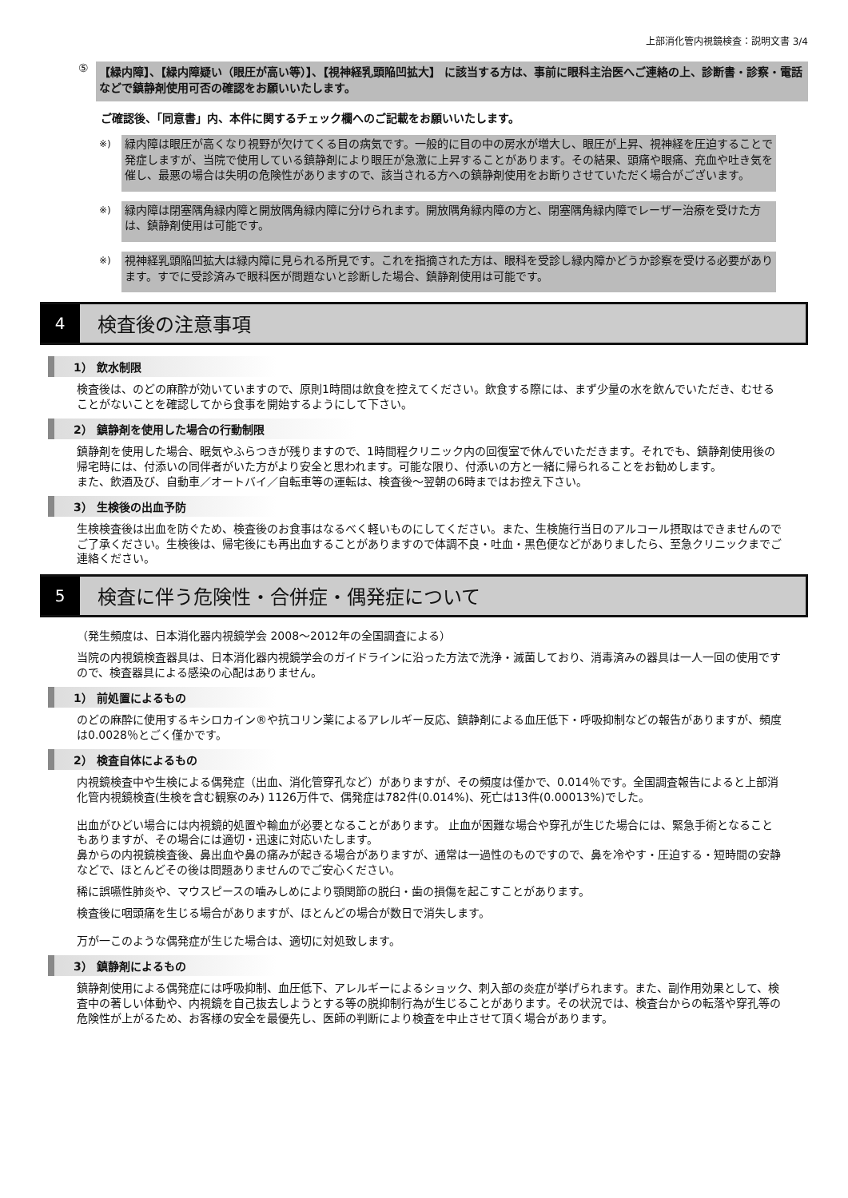上部消化管内視鏡検査：説明文書 3/4
⑤ 【緑内障】、【緑内障疑い（眼圧が高い等）】、【視神経乳頭陥凹拡大】 に該当する方は、事前に眼科主治医へご連絡の上、診断書・診察・電話などで鎮静剤使用可否の確認をお願いいたします。
ご確認後、「同意書」内、本件に関するチェック欄へのご記載をお願いいたします。
※)
緑内障は眼圧が高くなり視野が欠けてくる目の病気です。一般的に目の中の房水が増大し、眼圧が上昇、視神経を圧迫することで発症しますが、当院で使用している鎮静剤により眼圧が急激に上昇することがあります。その結果、頭痛や眼痛、充血や吐き気を催し、最悪の場合は失明の危険性がありますので、該当される方への鎮静剤使用をお断りさせていただく場合がございます。
※)
緑内障は閉塞隅角緑内障と開放隅角緑内障に分けられます。開放隅角緑内障の方と、閉塞隅角緑内障でレーザー治療を受けた方は、鎮静剤使用は可能です。
※)
視神経乳頭陥凹拡大は緑内障に見られる所見です。これを指摘された方は、眼科を受診し緑内障かどうか診察を受ける必要があります。すでに受診済みで眼科医が問題ないと診断した場合、鎮静剤使用は可能です。
4
検査後の注意事項
1） 飲水制限
検査後は、のどの麻酔が効いていますので、原則1時間は飲食を控えてください。飲食する際には、まず少量の水を飲んでいただき、むせることがないことを確認してから食事を開始するようにして下さい。
2） 鎮静剤を使用した場合の行動制限
鎮静剤を使用した場合、眠気やふらつきが残りますので、1時間程クリニック内の回復室で休んでいただきます。それでも、鎮静剤使用後の帰宅時には、付添いの同伴者がいた方がより安全と思われます。可能な限り、付添いの方と一緒に帰られることをお勧めします。
また、飲酒及び、自動車／オートバイ／自転車等の運転は、検査後～翌朝の6時まではお控え下さい。
3） 生検後の出血予防
生検検査後は出血を防ぐため、検査後のお食事はなるべく軽いものにしてください。また、生検施行当日のアルコール摂取はできませんのでご了承ください。生検後は、帰宅後にも再出血することがありますので体調不良・吐血・黒色便などがありましたら、至急クリニックまでご連絡ください。
5
検査に伴う危険性・合併症・偶発症について
（発生頻度は、日本消化器内視鏡学会 2008～2012年の全国調査による）
当院の内視鏡検査器具は、日本消化器内視鏡学会のガイドラインに沿った方法で洗浄・滅菌しており、消毒済みの器具は一人一回の使用ですので、検査器具による感染の心配はありません。
1） 前処置によるもの
のどの麻酔に使用するキシロカイン®や抗コリン薬によるアレルギー反応、鎮静剤による血圧低下・呼吸抑制などの報告がありますが、頻度は0.0028％とごく僅かです。
2） 検査自体によるもの
内視鏡検査中や生検による偶発症（出血、消化管穿孔など）がありますが、その頻度は僅かで、0.014％です。全国調査報告によると上部消化管内視鏡検査(生検を含む観察のみ) 1126万件で、偶発症は782件(0.014%)、死亡は13件(0.00013%)でした。
出血がひどい場合には内視鏡的処置や輸血が必要となることがあります。 止血が困難な場合や穿孔が生じた場合には、緊急手術となることもありますが、その場合には適切・迅速に対応いたします。
鼻からの内視鏡検査後、鼻出血や鼻の痛みが起きる場合がありますが、通常は一過性のものですので、鼻を冷やす・圧迫する・短時間の安静などで、ほとんどその後は問題ありませんのでご安心ください。
稀に誤嚥性肺炎や、マウスピースの噛みしめにより顎関節の脱臼・歯の損傷を起こすことがあります。
検査後に咽頭痛を生じる場合がありますが、ほとんどの場合が数日で消失します。
万が一このような偶発症が生じた場合は、適切に対処致します。
3） 鎮静剤によるもの
鎮静剤使用による偶発症には呼吸抑制、血圧低下、アレルギーによるショック、刺入部の炎症が挙げられます。また、副作用効果として、検査中の著しい体動や、内視鏡を自己抜去しようとする等の脱抑制行為が生じることがあります。その状況では、検査台からの転落や穿孔等の危険性が上がるため、お客様の安全を最優先し、医師の判断により検査を中止させて頂く場合があります。